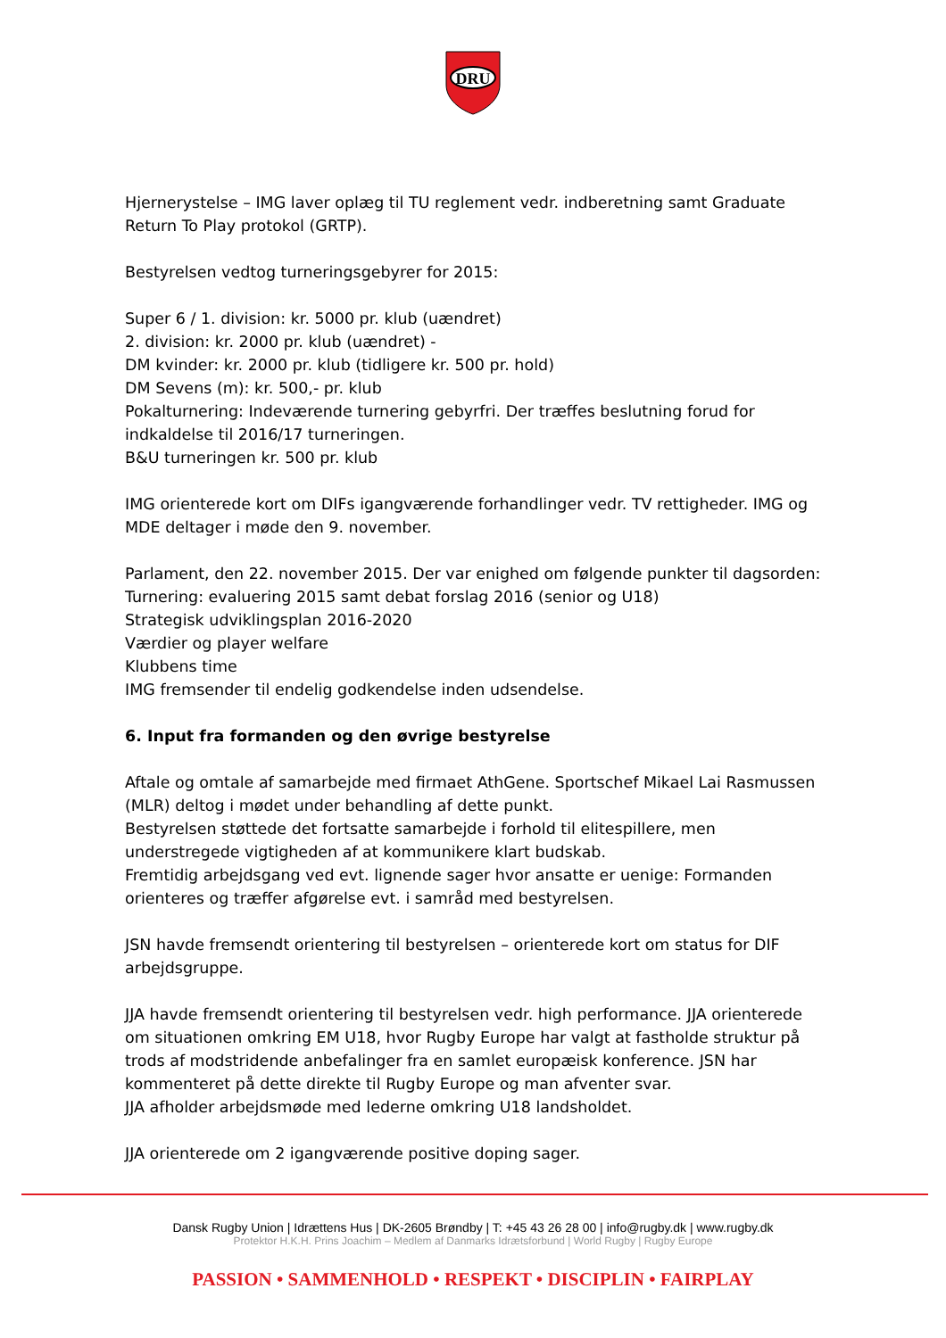DRU
Hjernerystelse – IMG laver oplæg til TU reglement vedr. indberetning samt Graduate Return To Play protokol (GRTP).
Bestyrelsen vedtog turneringsgebyrer for 2015:
Super 6 / 1. division: kr. 5000 pr. klub (uændret)
2. division: kr. 2000 pr. klub (uændret) -
DM kvinder: kr. 2000 pr. klub (tidligere kr. 500 pr. hold)
DM Sevens (m): kr. 500,- pr. klub
Pokalturnering: Indeværende turnering gebyrfri. Der træffes beslutning forud for indkaldelse til 2016/17 turneringen.
B&U turneringen kr. 500 pr. klub
IMG orienterede kort om DIFs igangværende forhandlinger vedr. TV rettigheder. IMG og MDE deltager i møde den 9. november.
Parlament, den 22. november 2015. Der var enighed om følgende punkter til dagsorden:
Turnering: evaluering 2015 samt debat forslag 2016 (senior og U18)
Strategisk udviklingsplan 2016-2020
Værdier og player welfare
Klubbens time
IMG fremsender til endelig godkendelse inden udsendelse.
6. Input fra formanden og den øvrige bestyrelse
Aftale og omtale af samarbejde med firmaet AthGene. Sportschef Mikael Lai Rasmussen (MLR) deltog i mødet under behandling af dette punkt.
Bestyrelsen støttede det fortsatte samarbejde i forhold til elitespillere, men understregede vigtigheden af at kommunikere klart budskab.
Fremtidig arbejdsgang ved evt. lignende sager hvor ansatte er uenige: Formanden orienteres og træffer afgørelse evt. i samråd med bestyrelsen.
JSN havde fremsendt orientering til bestyrelsen – orienterede kort om status for DIF arbejdsgruppe.
JJA havde fremsendt orientering til bestyrelsen vedr. high performance. JJA orienterede om situationen omkring EM U18, hvor Rugby Europe har valgt at fastholde struktur på trods af modstridende anbefalinger fra en samlet europæisk konference. JSN har kommenteret på dette direkte til Rugby Europe og man afventer svar.
JJA afholder arbejdsmøde med lederne omkring U18 landsholdet.
JJA orienterede om 2 igangværende positive doping sager.
Dansk Rugby Union | Idrættens Hus | DK-2605 Brøndby | T: +45 43 26 28 00 | info@rugby.dk | www.rugby.dk
Protektor H.K.H. Prins Joachim – Medlem af Danmarks Idrætsforbund | World Rugby | Rugby Europe
PASSION • SAMMENHOLD • RESPEKT • DISCIPLIN • FAIRPLAY